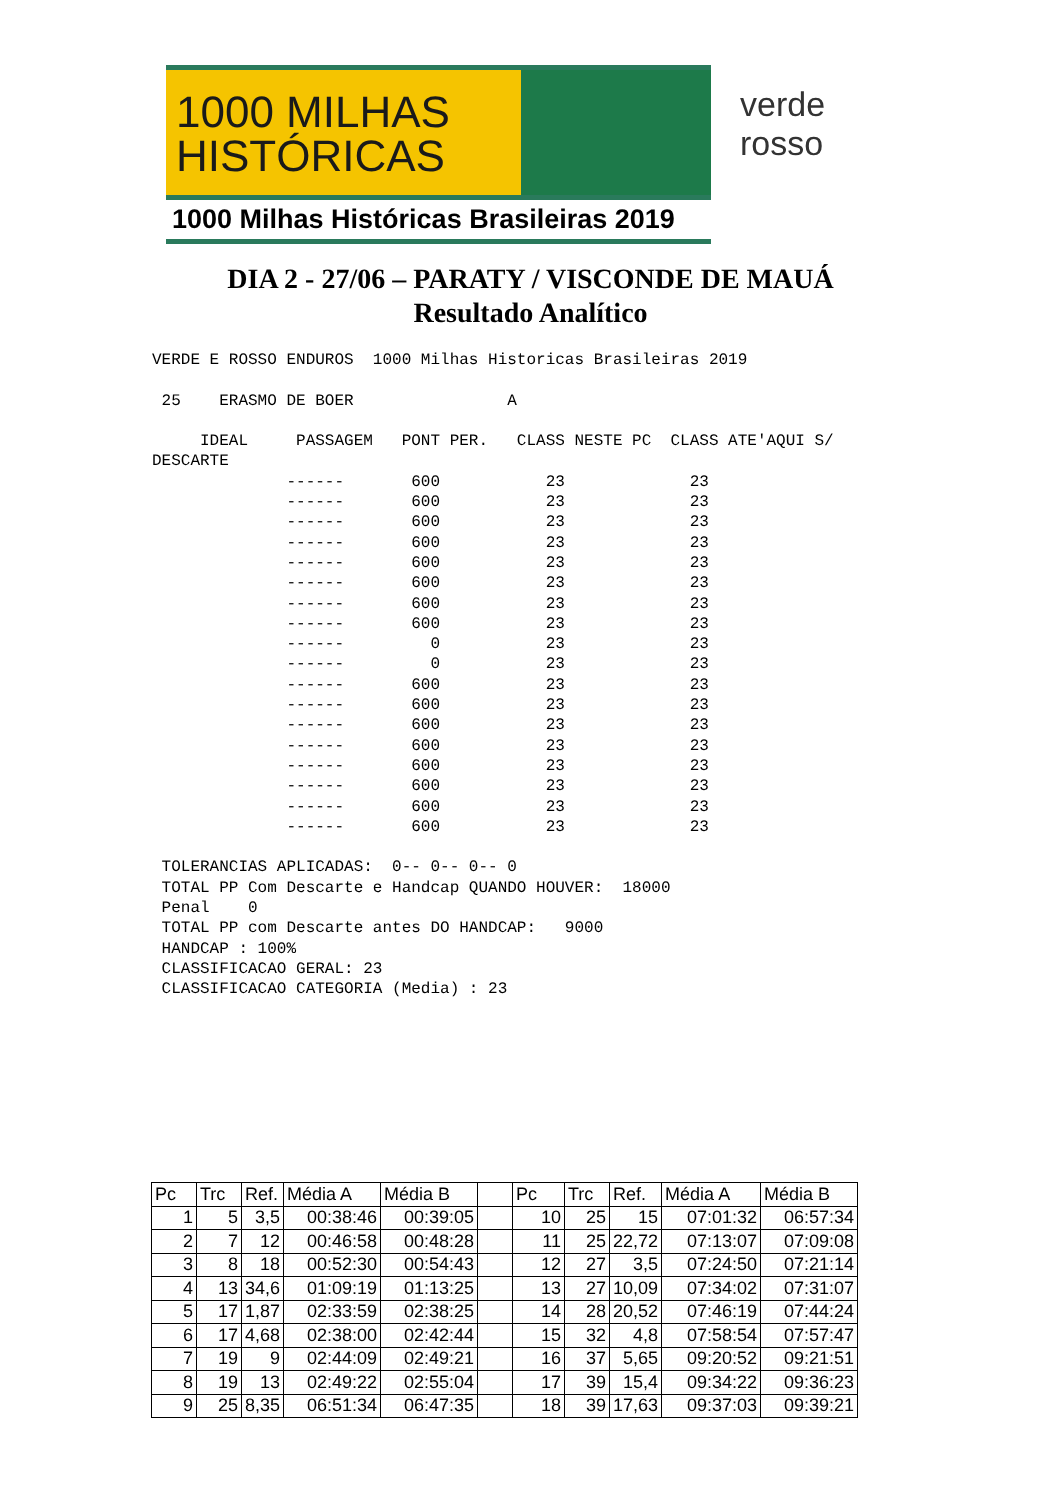1000 MILHAS
HISTÓRICAS
1000 Milhas Históricas Brasileiras 2019
verde
rosso
DIA 2 - 27/06 – PARATY / VISCONDE DE MAUÁ
Resultado Analítico
VERDE E ROSSO ENDUROS  1000 Milhas Historicas Brasileiras 2019

 25    ERASMO DE BOER                A

     IDEAL     PASSAGEM   PONT PER.   CLASS NESTE PC  CLASS ATE'AQUI S/
DESCARTE
              ------       600           23             23
              ------       600           23             23
              ------       600           23             23
              ------       600           23             23
              ------       600           23             23
              ------       600           23             23
              ------       600           23             23
              ------       600           23             23
              ------         0           23             23
              ------         0           23             23
              ------       600           23             23
              ------       600           23             23
              ------       600           23             23
              ------       600           23             23
              ------       600           23             23
              ------       600           23             23
              ------       600           23             23
              ------       600           23             23

 TOLERANCIAS APLICADAS:  0-- 0-- 0-- 0
 TOTAL PP Com Descarte e Handcap QUANDO HOUVER:  18000
 Penal    0
 TOTAL PP com Descarte antes DO HANDCAP:   9000
 HANDCAP : 100%
 CLASSIFICACAO GERAL: 23
 CLASSIFICACAO CATEGORIA (Media) : 23
| Pc | Trc | Ref. | Média A | Média B | | Pc | Trc | Ref. | Média A | Média B |
| --- | --- | --- | --- | --- | --- | --- | --- | --- | --- | --- |
| 1 | 5 | 3,5 | 00:38:46 | 00:39:05 | | 10 | 25 | 15 | 07:01:32 | 06:57:34 |
| 2 | 7 | 12 | 00:46:58 | 00:48:28 | | 11 | 25 | 22,72 | 07:13:07 | 07:09:08 |
| 3 | 8 | 18 | 00:52:30 | 00:54:43 | | 12 | 27 | 3,5 | 07:24:50 | 07:21:14 |
| 4 | 13 | 34,6 | 01:09:19 | 01:13:25 | | 13 | 27 | 10,09 | 07:34:02 | 07:31:07 |
| 5 | 17 | 1,87 | 02:33:59 | 02:38:25 | | 14 | 28 | 20,52 | 07:46:19 | 07:44:24 |
| 6 | 17 | 4,68 | 02:38:00 | 02:42:44 | | 15 | 32 | 4,8 | 07:58:54 | 07:57:47 |
| 7 | 19 | 9 | 02:44:09 | 02:49:21 | | 16 | 37 | 5,65 | 09:20:52 | 09:21:51 |
| 8 | 19 | 13 | 02:49:22 | 02:55:04 | | 17 | 39 | 15,4 | 09:34:22 | 09:36:23 |
| 9 | 25 | 8,35 | 06:51:34 | 06:47:35 | | 18 | 39 | 17,63 | 09:37:03 | 09:39:21 |